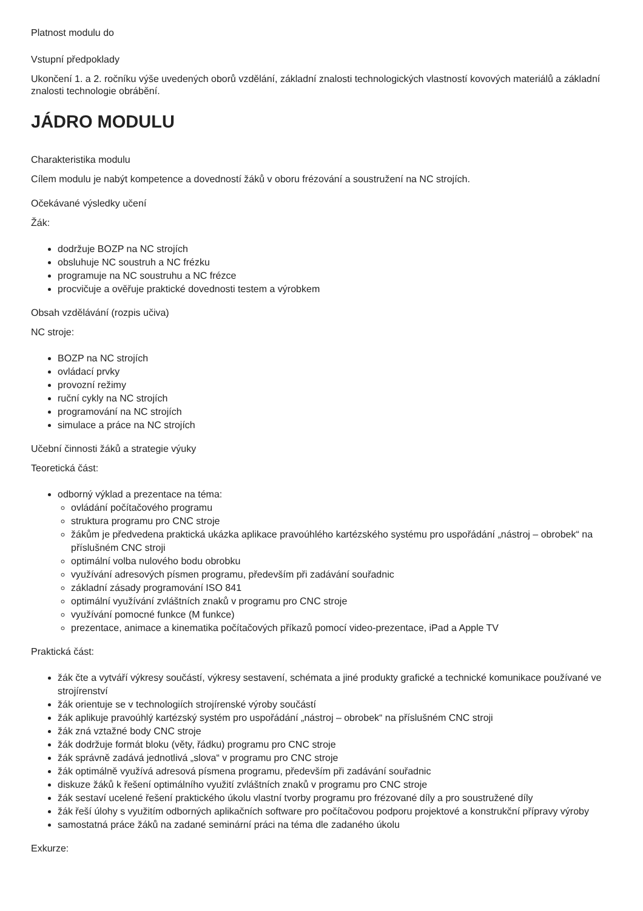Platnost modulu do
Vstupní předpoklady
Ukončení 1. a 2. ročníku výše uvedených oborů vzdělání, základní znalosti technologických vlastností kovových materiálů a základní znalosti technologie obrábění.
JÁDRO MODULU
Charakteristika modulu
Cílem modulu je nabýt kompetence a dovedností žáků v oboru frézování a soustružení na NC strojích.
Očekávané výsledky učení
Žák:
dodržuje BOZP na NC strojích
obsluhuje NC soustruh a NC frézku
programuje na NC soustruhu a NC frézce
procvičuje a ověřuje praktické dovednosti testem a výrobkem
Obsah vzdělávání (rozpis učiva)
NC stroje:
BOZP na NC strojích
ovládací prvky
provozní režimy
ruční cykly na NC strojích
programování na NC strojích
simulace a práce na NC strojích
Učební činnosti žáků a strategie výuky
Teoretická část:
odborný výklad a prezentace na téma:
ovládání počítačového programu
struktura programu pro CNC stroje
žákům je předvedena praktická ukázka aplikace pravoúhlého kartézského systému pro uspořádání „nástroj – obrobek“ na příslušném CNC stroji
optimální volba nulového bodu obrobku
využívání adresových písmen programu, především při zadávání souřadnic
základní zásady programování ISO 841
optimální využívání zvláštních znaků v programu pro CNC stroje
využívání pomocné funkce (M funkce)
prezentace, animace a kinematika počítačových příkazů pomocí video-prezentace, iPad a Apple TV
Praktická část:
žák čte a vytváří výkresy součástí, výkresy sestavení, schémata a jiné produkty grafické a technické komunikace používané ve strojírenství
žák orientuje se v technologiích strojírenské výroby součástí
žák aplikuje pravoúhlý kartézský systém pro uspořádání „nástroj – obrobek“ na příslušném CNC stroji
žák zná vztažné body CNC stroje
žák dodržuje formát bloku (věty, řádku) programu pro CNC stroje
žák správně zadává jednotlivá „slova“ v programu pro CNC stroje
žák optimálně využívá adresová písmena programu, především při zadávání souřadnic
diskuze žáků k řešení optimálního využití zvláštních znaků v programu pro CNC stroje
žák sestaví ucelené řešení praktického úkolu vlastní tvorby programu pro frézované díly a pro soustružené díly
žák řeší úlohy s využitím odborných aplikačních software pro počítačovou podporu projektové a konstrukční přípravy výroby
samostatná práce žáků na zadané seminární práci na téma dle zadaného úkolu
Exkurze: